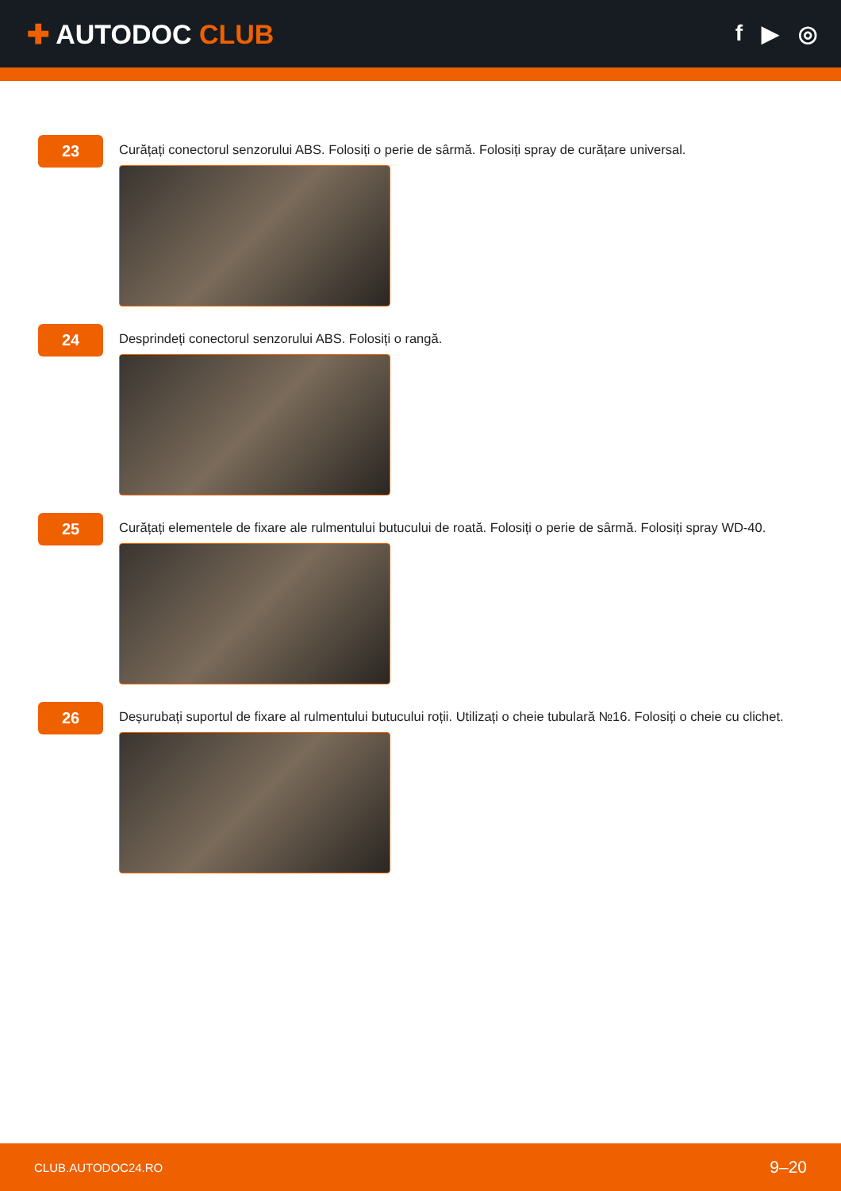✚ AUTODOC CLUB
f ▶ ◎
23
Curățați conectorul senzorului ABS. Folosiți o perie de sârmă. Folosiți spray de curățare universal.
24
Desprindeți conectorul senzorului ABS. Folosiți o rangă.
25
Curățați elementele de fixare ale rulmentului butucului de roată. Folosiți o perie de sârmă. Folosiți spray WD-40.
26
Deșurubați suportul de fixare al rulmentului butucului roții. Utilizați o cheie tubulară №16. Folosiți o cheie cu clichet.
CLUB.AUTODOC24.RO 9–20